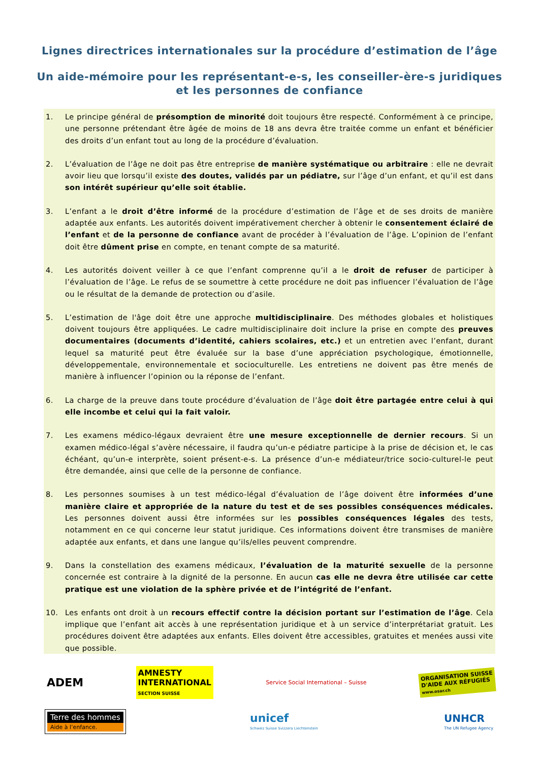Lignes directrices internationales sur la procédure d’estimation de l’âge
Un aide-mémoire pour les représentant-e-s, les conseiller-ère-s juridiques
et les personnes de confiance
1. Le principe général de présomption de minorité doit toujours être respecté. Conformément à ce principe, une personne prétendant être âgée de moins de 18 ans devra être traitée comme un enfant et bénéficier des droits d’un enfant tout au long de la procédure d’évaluation.
2. L’évaluation de l’âge ne doit pas être entreprise de manière systématique ou arbitraire : elle ne devrait avoir lieu que lorsqu’il existe des doutes, validés par un pédiatre, sur l’âge d’un enfant, et qu’il est dans son intérêt supérieur qu’elle soit établie.
3. L’enfant a le droit d’être informé de la procédure d’estimation de l’âge et de ses droits de manière adaptée aux enfants. Les autorités doivent impérativement chercher à obtenir le consentement éclairé de l’enfant et de la personne de confiance avant de procéder à l’évaluation de l’âge. L’opinion de l’enfant doit être dûment prise en compte, en tenant compte de sa maturité.
4. Les autorités doivent veiller à ce que l’enfant comprenne qu’il a le droit de refuser de participer à l’évaluation de l’âge. Le refus de se soumettre à cette procédure ne doit pas influencer l’évaluation de l’âge ou le résultat de la demande de protection ou d’asile.
5. L’estimation de l'âge doit être une approche multidisciplinaire. Des méthodes globales et holistiques doivent toujours être appliquées. Le cadre multidisciplinaire doit inclure la prise en compte des preuves documentaires (documents d’identité, cahiers scolaires, etc.) et un entretien avec l’enfant, durant lequel sa maturité peut être évaluée sur la base d’une appréciation psychologique, émotionnelle, développementale, environnementale et socioculturelle. Les entretiens ne doivent pas être menés de manière à influencer l’opinion ou la réponse de l’enfant.
6. La charge de la preuve dans toute procédure d’évaluation de l’âge doit être partagée entre celui à qui elle incombe et celui qui la fait valoir.
7. Les examens médico-légaux devraient être une mesure exceptionnelle de dernier recours. Si un examen médico-légal s’avère nécessaire, il faudra qu’un-e pédiatre participe à la prise de décision et, le cas échéant, qu’un-e interprète, soient présent-e-s. La présence d’un-e médiateur/trice socio-culturel-le peut être demandée, ainsi que celle de la personne de confiance.
8. Les personnes soumises à un test médico-légal d’évaluation de l’âge doivent être informées d’une manière claire et appropriée de la nature du test et de ses possibles conséquences médicales. Les personnes doivent aussi être informées sur les possibles conséquences légales des tests, notamment en ce qui concerne leur statut juridique. Ces informations doivent être transmises de manière adaptée aux enfants, et dans une langue qu’ils/elles peuvent comprendre.
9. Dans la constellation des examens médicaux, l’évaluation de la maturité sexuelle de la personne concernée est contraire à la dignité de la personne. En aucun cas elle ne devra être utilisée car cette pratique est une violation de la sphère privée et de l’intégrité de l’enfant.
10. Les enfants ont droit à un recours effectif contre la décision portant sur l’estimation de l’âge. Cela implique que l’enfant ait accès à une représentation juridique et à un service d’interprétariat gratuit. Les procédures doivent être adaptées aux enfants. Elles doivent être accessibles, gratuites et menées aussi vite que possible.
ADEM
AMNESTY
INTERNATIONAL
SECTION SUISSE
Service Social International – Suisse
ORGANISATION SUISSE
D'AIDE AUX RÉFUGIÉS
www.osar.ch
Terre des hommes
Aide à l’enfance.
unicef
Schweiz Suisse Svizzera Liechtenstein
UNHCR
The UN Refugee Agency